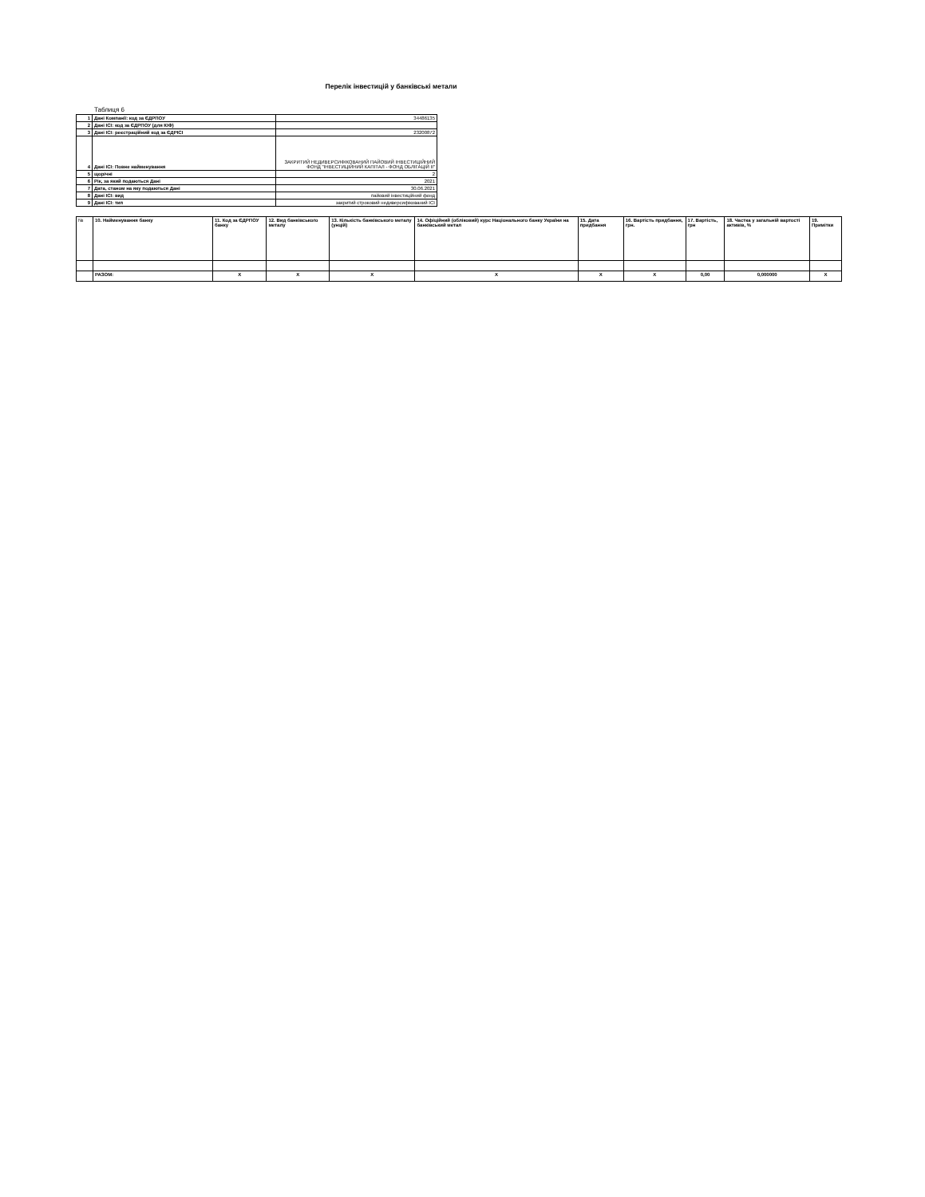Перелік інвестицій у банківські метали
Таблиця 6
| 1 | Дані Компанії: код за ЄДРПОУ | 34486135 |
| 2 | Дані ІСІ: код за ЄДРПОУ (для КІФ) | |
| 3 | Дані ІСІ: реєстраційний код за ЄДРІСІ | 23200872 |
| 4 | Дані ІСІ: Повне найменування | ЗАКРИТИЙ НЕДИВЕРСИФІКОВАНИЙ ПАЙОВИЙ ІНВЕСТИЦІЙНИЙ ФОНД "ІНВЕСТИЦІЙНИЙ КАПІТАЛ - ФОНД ОБЛІГАЦІЙ ІІ" |
| 5 | щорічні | 2 |
| 6 | Рік, за який подаються Дані | 2021 |
| 7 | Дата, станом на яку подаються Дані | 30.06.2021 |
| 8 | Дані ІСІ: вид | пайовий інвестиційний фонд |
| 9 | Дані ІСІ: тип | закритий строковий недиверсифікований ІСІ |
| № | 10. Найменування банку | 11. Код за ЄДРПОУ банку | 12. Вид банківського металу | 13. Кількість банківського металу (унцій) | 14. Офіційний (обліковий) курс Національного банку України на банківський метал | 15. Дата придбання | 16. Вартість придбання, грн. | 17. Вартість, грн | 18. Частка у загальній вартості активів, % | 19. Примітки |
| --- | --- | --- | --- | --- | --- | --- | --- | --- | --- | --- |
| | РАЗОМ: | X | X | X | X | X | X | 0,00 | 0,000000 | X |